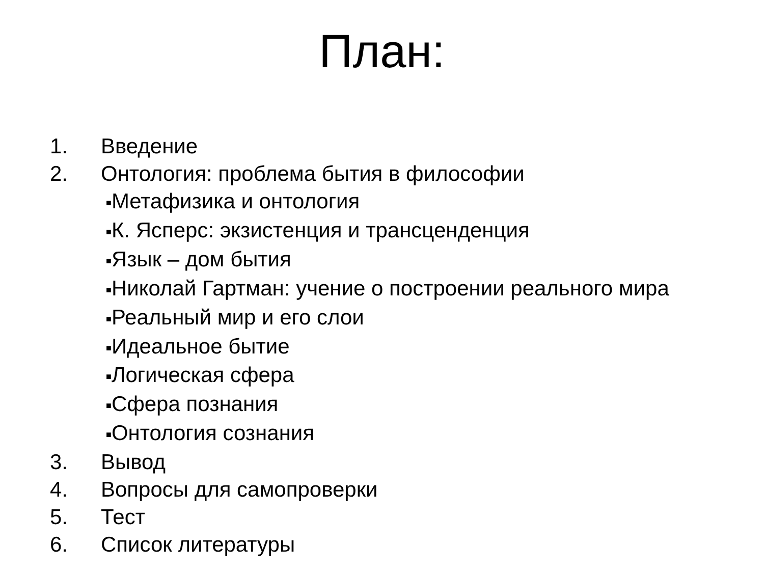План:
1. Введение
2. Онтология: проблема бытия в философии
■Метафизика и онтология
■К. Ясперс: экзистенция и трансценденция
■Язык – дом бытия
■Николай Гартман: учение о построении реального мира
■Реальный мир и его слои
■Идеальное бытие
■Логическая сфера
■Сфера познания
■Онтология сознания
3. Вывод
4. Вопросы для самопроверки
5. Тест
6. Список литературы